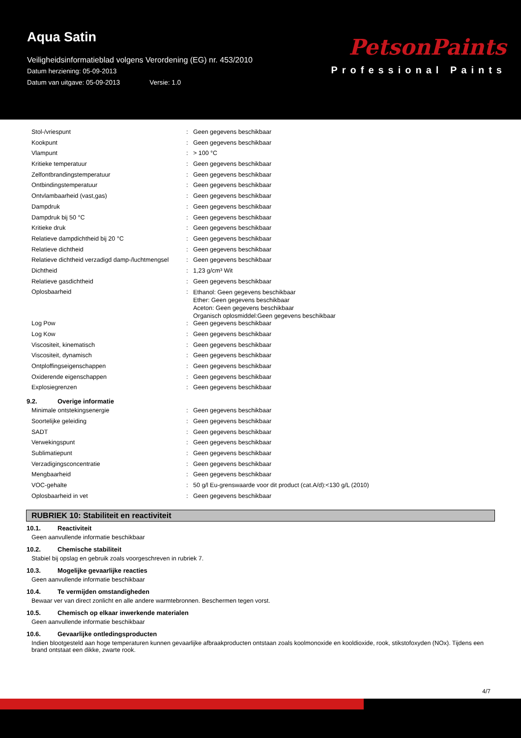Aqua Satin
Veiligheidsinformatieblad volgens Verordening (EG) nr. 453/2010
Datum herziening: 05-09-2013
Datum van uitgave: 05-09-2013 Versie: 1.0
PetsonPaints
Professional Paints
| Stol-/vriespunt | : | Geen gegevens beschikbaar |
| Kookpunt | : | Geen gegevens beschikbaar |
| Vlampunt | : | > 100 °C |
| Kritieke temperatuur | : | Geen gegevens beschikbaar |
| Zelfontbrandingstemperatuur | : | Geen gegevens beschikbaar |
| Ontbindingstemperatuur | : | Geen gegevens beschikbaar |
| Ontvlambaarheid (vast,gas) | : | Geen gegevens beschikbaar |
| Dampdruk | : | Geen gegevens beschikbaar |
| Dampdruk bij 50 °C | : | Geen gegevens beschikbaar |
| Kritieke druk | : | Geen gegevens beschikbaar |
| Relatieve dampdichtheid bij 20 °C | : | Geen gegevens beschikbaar |
| Relatieve dichtheid | : | Geen gegevens beschikbaar |
| Relatieve dichtheid verzadigd damp-/luchtmengsel | : | Geen gegevens beschikbaar |
| Dichtheid | : | 1,23 g/cm³ Wit |
| Relatieve gasdichtheid | : | Geen gegevens beschikbaar |
| Oplosbaarheid | : | Ethanol: Geen gegevens beschikbaar Ether: Geen gegevens beschikbaar Aceton: Geen gegevens beschikbaar Organisch oplosmiddel:Geen gegevens beschikbaar |
| Log Pow | : | Geen gegevens beschikbaar |
| Log Kow | : | Geen gegevens beschikbaar |
| Viscositeit, kinematisch | : | Geen gegevens beschikbaar |
| Viscositeit, dynamisch | : | Geen gegevens beschikbaar |
| Ontploffingseigenschappen | : | Geen gegevens beschikbaar |
| Oxiderende eigenschappen | : | Geen gegevens beschikbaar |
| Explosiegrenzen | : | Geen gegevens beschikbaar |
9.2. Overige informatie
| Minimale ontstekingsenergie | : | Geen gegevens beschikbaar |
| Soortelijke geleiding | : | Geen gegevens beschikbaar |
| SADT | : | Geen gegevens beschikbaar |
| Verwekingspunt | : | Geen gegevens beschikbaar |
| Sublimatiepunt | : | Geen gegevens beschikbaar |
| Verzadigingsconcentratie | : | Geen gegevens beschikbaar |
| Mengbaarheid | : | Geen gegevens beschikbaar |
| VOC-gehalte | : | 50 g/l Eu-grenswaarde voor dit product (cat.A/d):<130 g/L (2010) |
| Oplosbaarheid in vet | : | Geen gegevens beschikbaar |
RUBRIEK 10: Stabiliteit en reactiviteit
10.1. Reactiviteit
Geen aanvullende informatie beschikbaar
10.2. Chemische stabiliteit
Stabiel bij opslag en gebruik zoals voorgeschreven in rubriek 7.
10.3. Mogelijke gevaarlijke reacties
Geen aanvullende informatie beschikbaar
10.4. Te vermijden omstandigheden
Bewaar ver van direct zonlicht en alle andere warmtebronnen. Beschermen tegen vorst.
10.5. Chemisch op elkaar inwerkende materialen
Geen aanvullende informatie beschikbaar
10.6. Gevaarlijke ontledingsproducten
Indien blootgesteld aan hoge temperaturen kunnen gevaarlijke afbraakproducten ontstaan zoals koolmonoxide en kooldioxide, rook, stikstofoxyden (NOx). Tijdens een brand ontstaat een dikke, zwarte rook.
4/7